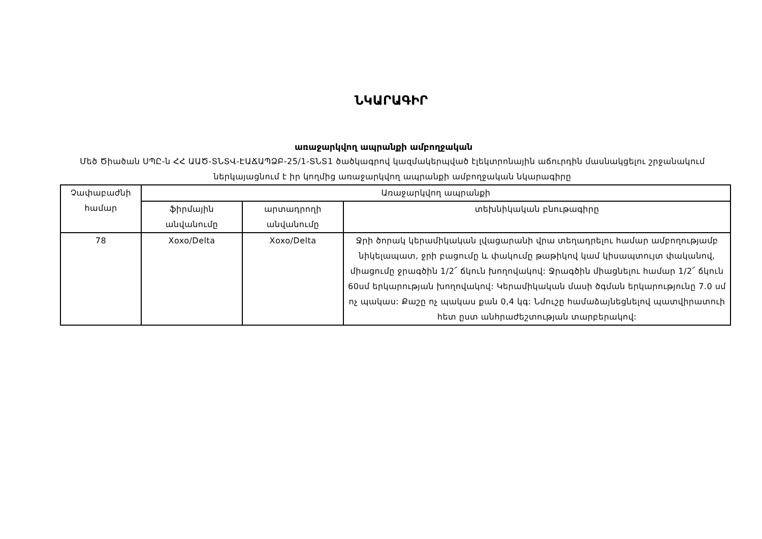ՆԿԱՐԱԳԻՐ
առաջարկվող ապրանքի ամբողջական
Մեծ Ծիածան ՍՊԸ-ն ՀՀ ԱԱԾ-ՏՆՏՎ-ԷԱՃԱՊՁԲ-25/1-ՏՆՏ1 ծածկագրով կազմակերպված էլեկտրոնային աճուրդին մասնակցելու շրջանակում ներկայացնում է իր կողմից առաջարկվող ապրանքի ամբողջական նկարագիրը
| Չափաբաժնի համար | Առաջարկվող ապրանքի | | |
| --- | --- | --- | --- |
| | ֆիրմային անվանումը | արտադրողի անվանումը | տեխնիկական բնութագիրը |
| 78 | Xoxo/Delta | Xoxo/Delta | Ջրի ծորակ կերամիկական լվացարանի վրա տեղադրելու համար ամբողությամբ նիկելապատ, ջրի բացումը և փակումը թաթիկով կամ կիսապտույտ փականով, միացումը ջրագծին 1/2՜ ճկուն խողովակով: Ջրագծին միացնելու համար 1/2՜ ճկուն 60սմ երկարության խողովակով: Կերամիկական մասի ծգման երկարությունը 7.0 սմ ոչ պակաս: Քաշը ոչ պակաս քան 0,4 կգ: Նմուշը համաձայնեցնելով պատվիրատուի հետ ըստ անհրաժեշտության տարբերակով: |